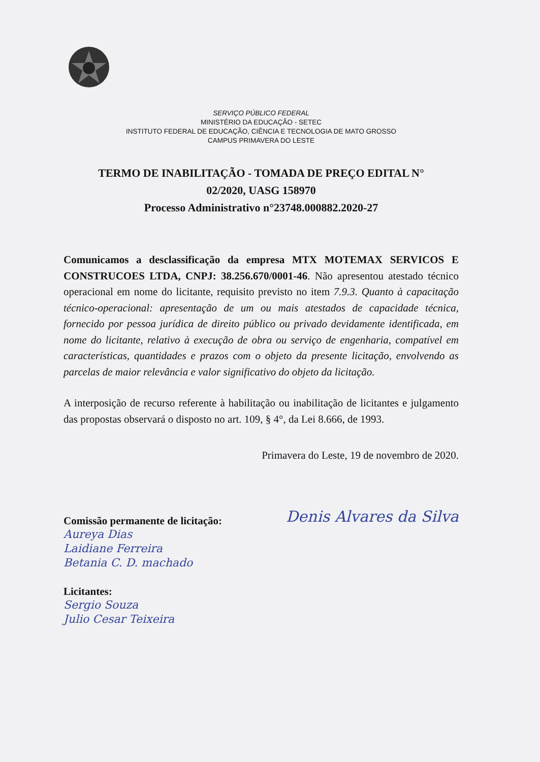SERVIÇO PÚBLICO FEDERAL
MINISTÉRIO DA EDUCAÇÃO - SETEC
INSTITUTO FEDERAL DE EDUCAÇÃO, CIÊNCIA E TECNOLOGIA DE MATO GROSSO
CAMPUS PRIMAVERA DO LESTE
TERMO DE INABILITAÇÃO - TOMADA DE PREÇO EDITAL N°
02/2020, UASG 158970
Processo Administrativo n°23748.000882.2020-27
Comunicamos a desclassificação da empresa MTX MOTEMAX SERVICOS E CONSTRUCOES LTDA, CNPJ: 38.256.670/0001-46. Não apresentou atestado técnico operacional em nome do licitante, requisito previsto no item 7.9.3. Quanto à capacitação técnico-operacional: apresentação de um ou mais atestados de capacidade técnica, fornecido por pessoa jurídica de direito público ou privado devidamente identificada, em nome do licitante, relativo à execução de obra ou serviço de engenharia, compatível em características, quantidades e prazos com o objeto da presente licitação, envolvendo as parcelas de maior relevância e valor significativo do objeto da licitação.
A interposição de recurso referente à habilitação ou inabilitação de licitantes e julgamento das propostas observará o disposto no art. 109, § 4°, da Lei 8.666, de 1993.
Primavera do Leste, 19 de novembro de 2020.
Comissão permanente de licitação:
Aureya Dias
Laidiane Ferreira
Betania C. D. machado
Denis Alvares da Silva
Licitantes:
Sergio Souza
Julio Cesar Teixeira